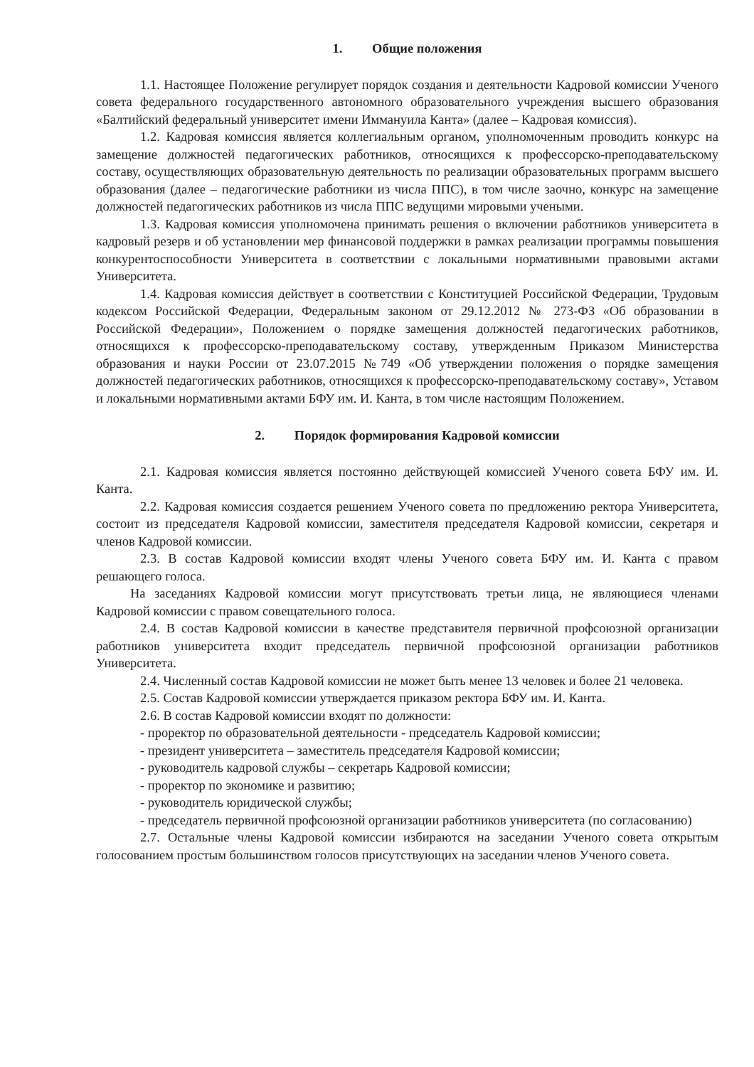1. Общие положения
1.1. Настоящее Положение регулирует порядок создания и деятельности Кадровой комиссии Ученого совета федерального государственного автономного образовательного учреждения высшего образования «Балтийский федеральный университет имени Иммануила Канта» (далее – Кадровая комиссия).
1.2. Кадровая комиссия является коллегиальным органом, уполномоченным проводить конкурс на замещение должностей педагогических работников, относящихся к профессорско-преподавательскому составу, осуществляющих образовательную деятельность по реализации образовательных программ высшего образования (далее – педагогические работники из числа ППС), в том числе заочно, конкурс на замещение должностей педагогических работников из числа ППС ведущими мировыми учеными.
1.3. Кадровая комиссия уполномочена принимать решения о включении работников университета в кадровый резерв и об установлении мер финансовой поддержки в рамках реализации программы повышения конкурентоспособности Университета в соответствии с локальными нормативными правовыми актами Университета.
1.4. Кадровая комиссия действует в соответствии с Конституцией Российской Федерации, Трудовым кодексом Российской Федерации, Федеральным законом от 29.12.2012 № 273-ФЗ «Об образовании в Российской Федерации», Положением о порядке замещения должностей педагогических работников, относящихся к профессорско-преподавательскому составу, утвержденным Приказом Министерства образования и науки России от 23.07.2015 №749 «Об утверждении положения о порядке замещения должностей педагогических работников, относящихся к профессорско-преподавательскому составу», Уставом и локальными нормативными актами БФУ им. И. Канта, в том числе настоящим Положением.
2. Порядок формирования Кадровой комиссии
2.1. Кадровая комиссия является постоянно действующей комиссией Ученого совета БФУ им. И. Канта.
2.2. Кадровая комиссия создается решением Ученого совета по предложению ректора Университета, состоит из председателя Кадровой комиссии, заместителя председателя Кадровой комиссии, секретаря и членов Кадровой комиссии.
2.3. В состав Кадровой комиссии входят члены Ученого совета БФУ им. И. Канта с правом решающего голоса.
На заседаниях Кадровой комиссии могут присутствовать третьи лица, не являющиеся членами Кадровой комиссии с правом совещательного голоса.
2.4. В состав Кадровой комиссии в качестве представителя первичной профсоюзной организации работников университета входит председатель первичной профсоюзной организации работников Университета.
2.4. Численный состав Кадровой комиссии не может быть менее 13 человек и более 21 человека.
2.5. Состав Кадровой комиссии утверждается приказом ректора БФУ им. И. Канта.
2.6. В состав Кадровой комиссии входят по должности:
- проректор по образовательной деятельности - председатель Кадровой комиссии;
- президент университета – заместитель председателя Кадровой комиссии;
- руководитель кадровой службы – секретарь Кадровой комиссии;
- проректор по экономике и развитию;
- руководитель юридической службы;
- председатель первичной профсоюзной организации работников университета (по согласованию)
2.7. Остальные члены Кадровой комиссии избираются на заседании Ученого совета открытым голосованием простым большинством голосов присутствующих на заседании членов Ученого совета.